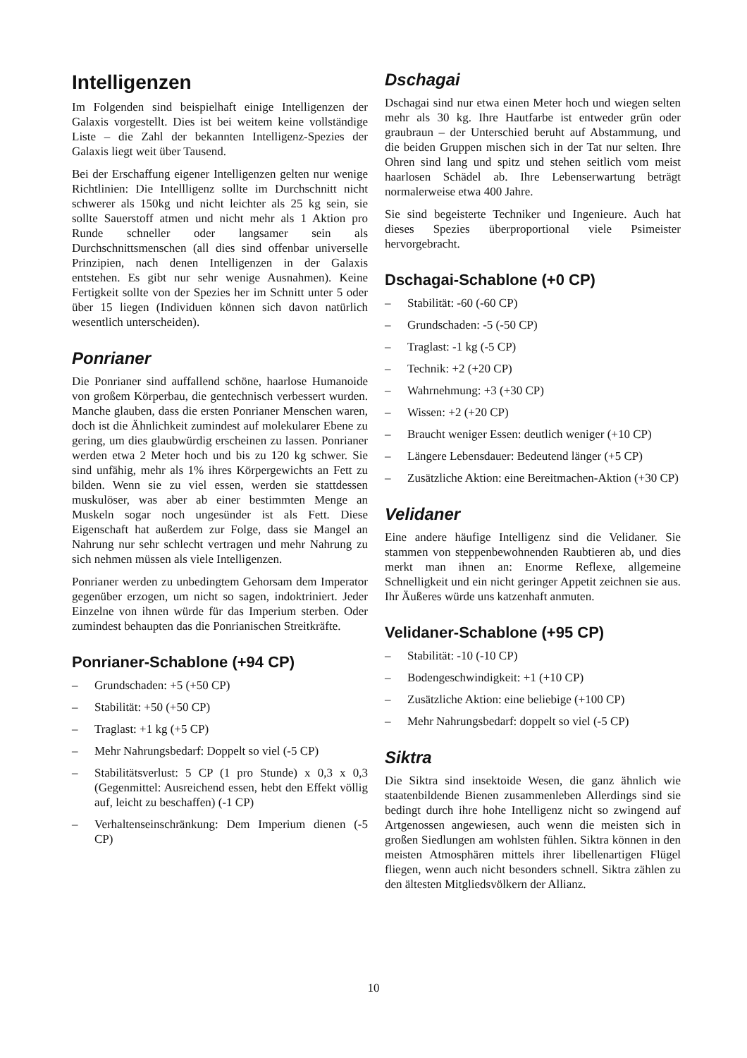Intelligenzen
Im Folgenden sind beispielhaft einige Intelligenzen der Galaxis vorgestellt. Dies ist bei weitem keine vollständige Liste – die Zahl der bekannten Intelligenz-Spezies der Galaxis liegt weit über Tausend.
Bei der Erschaffung eigener Intelligenzen gelten nur wenige Richtlinien: Die Intellligenz sollte im Durchschnitt nicht schwerer als 150kg und nicht leichter als 25 kg sein, sie sollte Sauerstoff atmen und nicht mehr als 1 Aktion pro Runde schneller oder langsamer sein als Durchschnittsmenschen (all dies sind offenbar universelle Prinzipien, nach denen Intelligenzen in der Galaxis entstehen. Es gibt nur sehr wenige Ausnahmen). Keine Fertigkeit sollte von der Spezies her im Schnitt unter 5 oder über 15 liegen (Individuen können sich davon natürlich wesentlich unterscheiden).
Ponrianer
Die Ponrianer sind auffallend schöne, haarlose Humanoide von großem Körperbau, die gentechnisch verbessert wurden. Manche glauben, dass die ersten Ponrianer Menschen waren, doch ist die Ähnlichkeit zumindest auf molekularer Ebene zu gering, um dies glaubwürdig erscheinen zu lassen. Ponrianer werden etwa 2 Meter hoch und bis zu 120 kg schwer. Sie sind unfähig, mehr als 1% ihres Körpergewichts an Fett zu bilden. Wenn sie zu viel essen, werden sie stattdessen muskulöser, was aber ab einer bestimmten Menge an Muskeln sogar noch ungesünder ist als Fett. Diese Eigenschaft hat außerdem zur Folge, dass sie Mangel an Nahrung nur sehr schlecht vertragen und mehr Nahrung zu sich nehmen müssen als viele Intelligenzen.
Ponrianer werden zu unbedingtem Gehorsam dem Imperator gegenüber erzogen, um nicht so sagen, indoktriniert. Jeder Einzelne von ihnen würde für das Imperium sterben. Oder zumindest behaupten das die Ponrianischen Streitkräfte.
Ponrianer-Schablone (+94 CP)
– Grundschaden: +5 (+50 CP)
– Stabilität: +50 (+50 CP)
– Traglast: +1 kg (+5 CP)
– Mehr Nahrungsbedarf: Doppelt so viel (-5 CP)
– Stabilitätsverlust: 5 CP (1 pro Stunde) x 0,3 x 0,3 (Gegenmittel: Ausreichend essen, hebt den Effekt völlig auf, leicht zu beschaffen) (-1 CP)
– Verhaltenseinschränkung: Dem Imperium dienen (-5 CP)
Dschagai
Dschagai sind nur etwa einen Meter hoch und wiegen selten mehr als 30 kg. Ihre Hautfarbe ist entweder grün oder graubraun – der Unterschied beruht auf Abstammung, und die beiden Gruppen mischen sich in der Tat nur selten. Ihre Ohren sind lang und spitz und stehen seitlich vom meist haarlosen Schädel ab. Ihre Lebenserwartung beträgt normalerweise etwa 400 Jahre.
Sie sind begeisterte Techniker und Ingenieure. Auch hat dieses Spezies überproportional viele Psimeister hervorgebracht.
Dschagai-Schablone (+0 CP)
– Stabilität: -60 (-60 CP)
– Grundschaden: -5 (-50 CP)
– Traglast: -1 kg (-5 CP)
– Technik: +2 (+20 CP)
– Wahrnehmung: +3 (+30 CP)
– Wissen: +2 (+20 CP)
– Braucht weniger Essen: deutlich weniger (+10 CP)
– Längere Lebensdauer: Bedeutend länger (+5 CP)
– Zusätzliche Aktion: eine Bereitmachen-Aktion (+30 CP)
Velidaner
Eine andere häufige Intelligenz sind die Velidaner. Sie stammen von steppenbewohnenden Raubtieren ab, und dies merkt man ihnen an: Enorme Reflexe, allgemeine Schnelligkeit und ein nicht geringer Appetit zeichnen sie aus. Ihr Äußeres würde uns katzenhaft anmuten.
Velidaner-Schablone (+95 CP)
– Stabilität: -10 (-10 CP)
– Bodengeschwindigkeit: +1 (+10 CP)
– Zusätzliche Aktion: eine beliebige (+100 CP)
– Mehr Nahrungsbedarf: doppelt so viel (-5 CP)
Siktra
Die Siktra sind insektoide Wesen, die ganz ähnlich wie staatenbildende Bienen zusammenleben Allerdings sind sie bedingt durch ihre hohe Intelligenz nicht so zwingend auf Artgenossen angewiesen, auch wenn die meisten sich in großen Siedlungen am wohlsten fühlen. Siktra können in den meisten Atmosphären mittels ihrer libellenartigen Flügel fliegen, wenn auch nicht besonders schnell. Siktra zählen zu den ältesten Mitgliedsvölkern der Allianz.
10